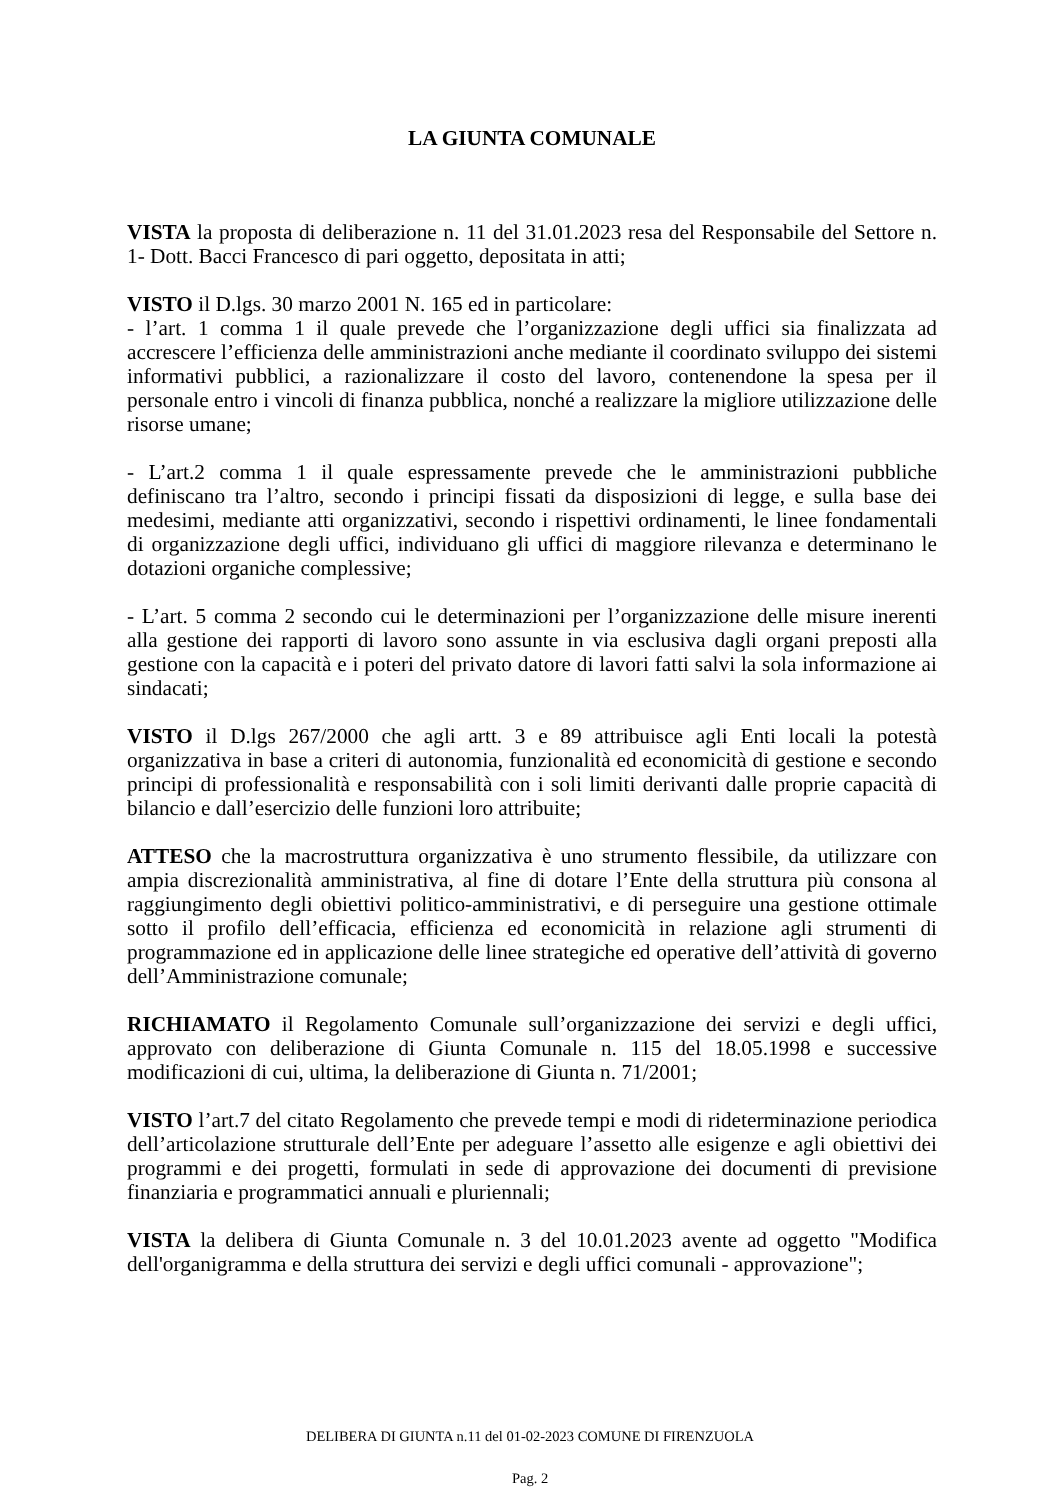LA GIUNTA COMUNALE
VISTA la proposta di deliberazione n. 11 del 31.01.2023 resa del Responsabile del Settore n. 1- Dott. Bacci Francesco di pari oggetto, depositata in atti;
VISTO il D.lgs. 30 marzo 2001 N. 165 ed in particolare:
- l’art. 1 comma 1 il quale prevede che l’organizzazione degli uffici sia finalizzata ad accrescere l’efficienza delle amministrazioni anche mediante il coordinato sviluppo dei sistemi informativi pubblici, a razionalizzare il costo del lavoro, contenendone la spesa per il personale entro i vincoli di finanza pubblica, nonché a realizzare la migliore utilizzazione delle risorse umane;
- L’art.2 comma 1 il quale espressamente prevede che le amministrazioni pubbliche definiscano tra l’altro, secondo i principi fissati da disposizioni di legge, e sulla base dei medesimi, mediante atti organizzativi, secondo i rispettivi ordinamenti, le linee fondamentali di organizzazione degli uffici, individuano gli uffici di maggiore rilevanza e determinano le dotazioni organiche complessive;
- L’art. 5 comma 2 secondo cui le determinazioni per l’organizzazione delle misure inerenti alla gestione dei rapporti di lavoro sono assunte in via esclusiva dagli organi preposti alla gestione con la capacità e i poteri del privato datore di lavori fatti salvi la sola informazione ai sindacati;
VISTO il D.lgs 267/2000 che agli artt. 3 e 89 attribuisce agli Enti locali la potestà organizzativa in base a criteri di autonomia, funzionalità ed economicità di gestione e secondo principi di professionalità e responsabilità con i soli limiti derivanti dalle proprie capacità di bilancio e dall’esercizio delle funzioni loro attribuite;
ATTESO che la macrostruttura organizzativa è uno strumento flessibile, da utilizzare con ampia discrezionalità amministrativa, al fine di dotare l’Ente della struttura più consona al raggiungimento degli obiettivi politico-amministrativi, e di perseguire una gestione ottimale sotto il profilo dell’efficacia, efficienza ed economicità in relazione agli strumenti di programmazione ed in applicazione delle linee strategiche ed operative dell’attività di governo dell’Amministrazione comunale;
RICHIAMATO il Regolamento Comunale sull’organizzazione dei servizi e degli uffici, approvato con deliberazione di Giunta Comunale n. 115 del 18.05.1998 e successive modificazioni di cui, ultima, la deliberazione di Giunta n. 71/2001;
VISTO l’art.7 del citato Regolamento che prevede tempi e modi di rideterminazione periodica dell’articolazione strutturale dell’Ente per adeguare l’assetto alle esigenze e agli obiettivi dei programmi e dei progetti, formulati in sede di approvazione dei documenti di previsione finanziaria e programmatici annuali e pluriennali;
VISTA la delibera di Giunta Comunale n. 3 del 10.01.2023 avente ad oggetto "Modifica dell'organigramma e della struttura dei servizi e degli uffici comunali - approvazione";
DELIBERA DI GIUNTA n.11 del 01-02-2023 COMUNE DI FIRENZUOLA
Pag. 2